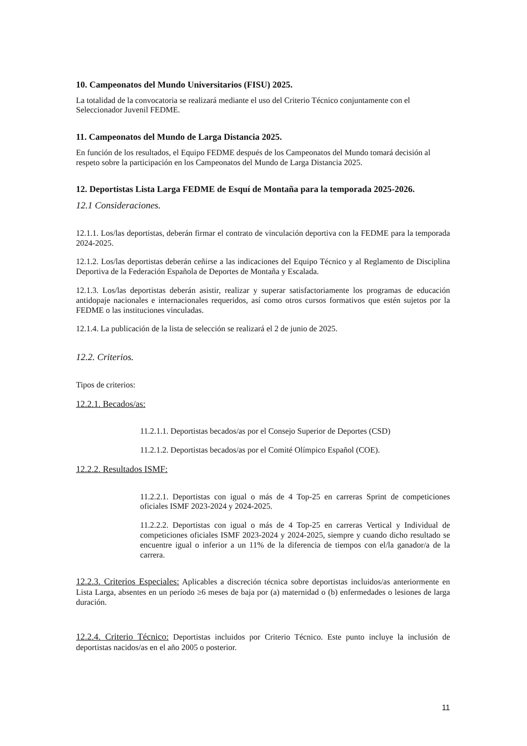10. Campeonatos del Mundo Universitarios (FISU) 2025.
La totalidad de la convocatoria se realizará mediante el uso del Criterio Técnico conjuntamente con el Seleccionador Juvenil FEDME.
11. Campeonatos del Mundo de Larga Distancia 2025.
En función de los resultados, el Equipo FEDME después de los Campeonatos del Mundo tomará decisión al respeto sobre la participación en los Campeonatos del Mundo de Larga Distancia 2025.
12. Deportistas Lista Larga FEDME de Esquí de Montaña para la temporada 2025-2026.
12.1 Consideraciones.
12.1.1. Los/las deportistas, deberán firmar el contrato de vinculación deportiva con la FEDME para la temporada 2024-2025.
12.1.2. Los/las deportistas deberán ceñirse a las indicaciones del Equipo Técnico y al Reglamento de Disciplina Deportiva de la Federación Española de Deportes de Montaña y Escalada.
12.1.3. Los/las deportistas deberán asistir, realizar y superar satisfactoriamente los programas de educación antidopaje nacionales e internacionales requeridos, así como otros cursos formativos que estén sujetos por la FEDME o las instituciones vinculadas.
12.1.4. La publicación de la lista de selección se realizará el 2 de junio de 2025.
12.2. Criterios.
Tipos de criterios:
12.2.1. Becados/as:
11.2.1.1. Deportistas becados/as por el Consejo Superior de Deportes (CSD)
11.2.1.2. Deportistas becados/as por el Comité Olímpico Español (COE).
12.2.2. Resultados ISMF:
11.2.2.1. Deportistas con igual o más de 4 Top-25 en carreras Sprint de competiciones oficiales ISMF 2023-2024 y 2024-2025.
11.2.2.2. Deportistas con igual o más de 4 Top-25 en carreras Vertical y Individual de competiciones oficiales ISMF 2023-2024 y 2024-2025, siempre y cuando dicho resultado se encuentre igual o inferior a un 11% de la diferencia de tiempos con el/la ganador/a de la carrera.
12.2.3. Criterios Especiales: Aplicables a discreción técnica sobre deportistas incluidos/as anteriormente en Lista Larga, absentes en un período ≥6 meses de baja por (a) maternidad o (b) enfermedades o lesiones de larga duración.
12.2.4. Criterio Técnico: Deportistas incluidos por Criterio Técnico. Este punto incluye la inclusión de deportistas nacidos/as en el año 2005 o posterior.
11